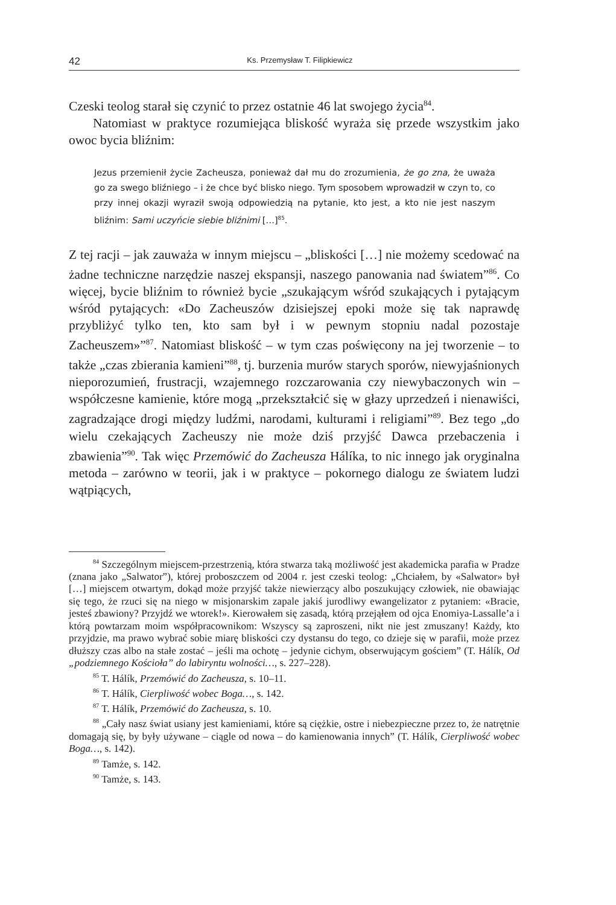42 Ks. Przemysław T. Filipkiewicz
Czeski teolog starał się czynić to przez ostatnie 46 lat swojego życia<sup>84</sup>.
Natomiast w praktyce rozumiejąca bliskość wyraża się przede wszystkim jako owoc bycia bliźnim:
Jezus przemienił życie Zacheusza, ponieważ dał mu do zrozumienia, że go zna, że uważa go za swego bliźniego – i że chce być blisko niego. Tym sposobem wprowadził w czyn to, co przy innej okazji wyraził swoją odpowiedzią na pytanie, kto jest, a kto nie jest naszym bliźnim: Sami uczyńcie siebie bliźnimi […]<sup>85</sup>.
Z tej racji – jak zauważa w innym miejscu – „bliskości […] nie możemy scedować na żadne techniczne narzędzie naszej ekspansji, naszego panowania nad światem”<sup>86</sup>. Co więcej, bycie bliźnim to również bycie „szukającym wśród szukających i pytającym wśród pytających: «Do Zacheuszów dzisiejszej epoki może się tak naprawdę przybliżyć tylko ten, kto sam był i w pewnym stopniu nadal pozostaje Zacheuszem»”<sup>87</sup>. Natomiast bliskość – w tym czas poświęcony na jej tworzenie – to także „czas zbierania kamieni”<sup>88</sup>, tj. burzenia murów starych sporów, niewyjaśnionych nieporozumień, frustracji, wzajemnego rozczarowania czy niewybaczonych win – współczesne kamienie, które mogą „przekształcić się w głazy uprzedzeń i nienawiści, zagradzające drogi między ludźmi, narodami, kulturami i religiami”<sup>89</sup>. Bez tego „do wielu czekających Zacheuszy nie może dziś przyjść Dawca przebaczenia i zbawienia”<sup>90</sup>. Tak więc Przemówić do Zacheusza Hálíka, to nic innego jak oryginalna metoda – zarówno w teorii, jak i w praktyce – pokornego dialogu ze światem ludzi wątpiących,
<sup>84</sup> Szczególnym miejscem-przestrzenią, która stwarza taką możliwość jest akademicka parafia w Pradze (znana jako „Salwator”), której proboszczem od 2004 r. jest czeski teolog: „Chciałem, by «Salwator» był […] miejscem otwartym, dokąd może przyjść także niewierzący albo poszukujący człowiek, nie obawiając się tego, że rzuci się na niego w misjonarskim zapale jakiś jurodliwy ewangelizator z pytaniem: «Bracie, jesteś zbawiony? Przyjdź we wtorek!». Kierowałem się zasadą, którą przejąłem od ojca Enomiya-Lassalle’a i którą powtarzam moim współpracownikom: Wszyscy są zaproszeni, nikt nie jest zmuszany! Każdy, kto przyjdzie, ma prawo wybrać sobie miarę bliskości czy dystansu do tego, co dzieje się w parafii, może przez dłuższy czas albo na stałe zostać – jeśli ma ochotę – jedynie cichym, obserwującym gościem” (T. Hálík, Od „podziemnego Kościoła” do labiryntu wolności…, s. 227–228).
<sup>85</sup> T. Hálík, Przemówić do Zacheusza, s. 10–11.
<sup>86</sup> T. Hálík, Cierpliwość wobec Boga…, s. 142.
<sup>87</sup> T. Hálík, Przemówić do Zacheusza, s. 10.
<sup>88</sup> „Cały nasz świat usiany jest kamieniami, które są ciężkie, ostre i niebezpieczne przez to, że natrętnie domagają się, by były używane – ciągle od nowa – do kamienowania innych” (T. Hálík, Cierpliwość wobec Boga…, s. 142).
<sup>89</sup> Tamże, s. 142.
<sup>90</sup> Tamże, s. 143.